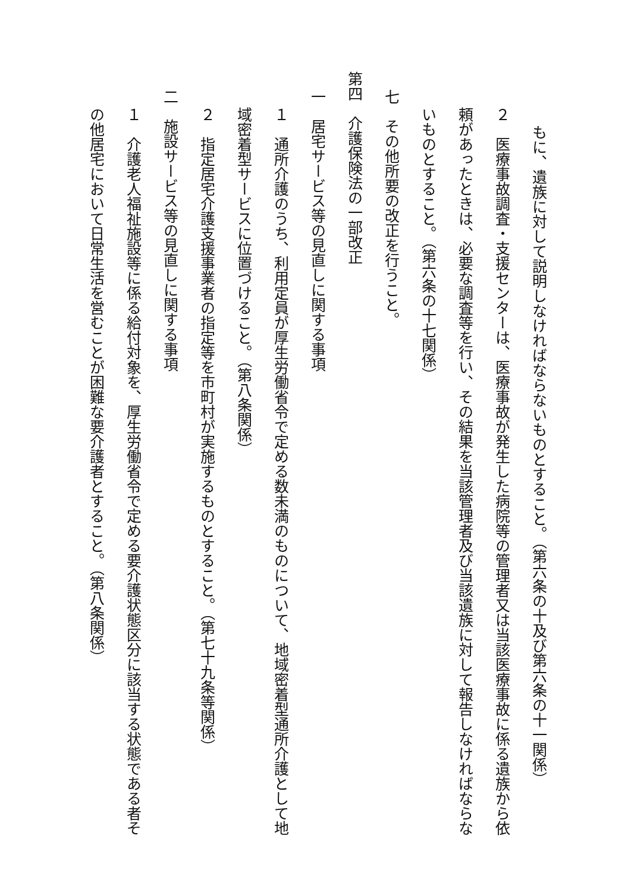もに、遺族に対して説明しなければならないものとすること。（第六条の十及び第六条の十一関係）
２　医療事故調査・支援センターは、医療事故が発生した病院等の管理者又は当該医療事故に係る遺族から依頼があったときは、必要な調査等を行い、その結果を当該管理者及び当該遺族に対して報告しなければならないものとすること。（第六条の十七関係）
七　その他所要の改正を行うこと。
第四　介護保険法の一部改正
一　居宅サービス等の見直しに関する事項
１　通所介護のうち、利用定員が厚生労働省令で定める数未満のものについて、地域密着型通所介護として地域密着型サービスに位置づけること。（第八条関係）
２　指定居宅介護支援事業者の指定等を市町村が実施するものとすること。（第七十九条等関係）
二　施設サービス等の見直しに関する事項
１　介護老人福祉施設等に係る給付対象を、厚生労働省令で定める要介護状態区分に該当する状態である者その他居宅において日常生活を営むことが困難な要介護者とすること。（第八条関係）